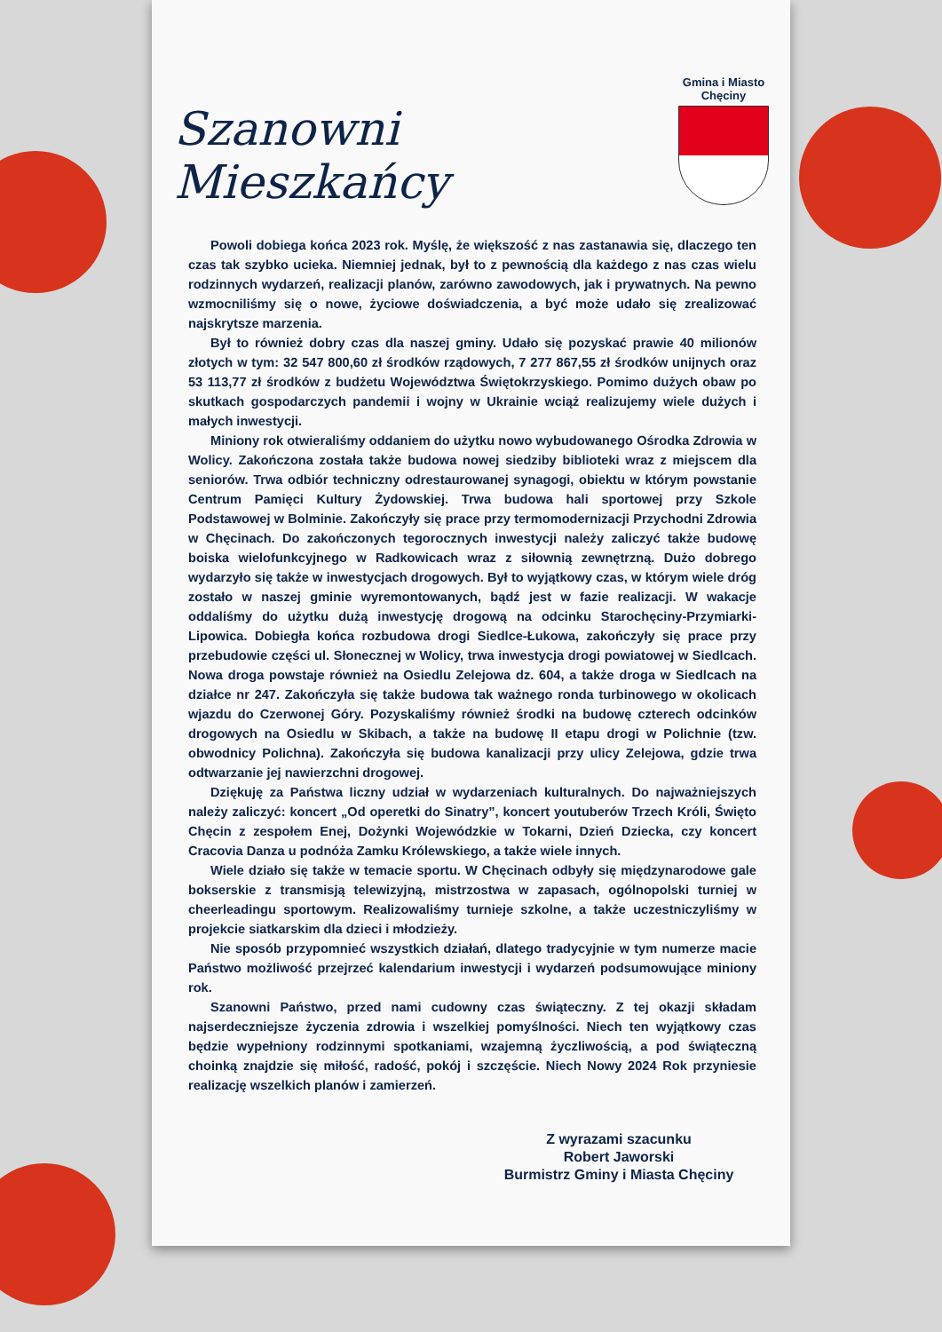Szanowni Mieszkańcy
Gmina i Miasto
Chęciny
Powoli dobiega końca 2023 rok. Myślę, że większość z nas zastanawia się, dlaczego ten czas tak szybko ucieka. Niemniej jednak, był to z pewnością dla każdego z nas czas wielu rodzinnych wydarzeń, realizacji planów, zarówno zawodowych, jak i prywatnych. Na pewno wzmocniliśmy się o nowe, życiowe doświadczenia, a być może udało się zrealizować najskrytsze marzenia.
Był to również dobry czas dla naszej gminy. Udało się pozyskać prawie 40 milionów złotych w tym: 32 547 800,60 zł środków rządowych, 7 277 867,55 zł środków unijnych oraz 53 113,77 zł środków z budżetu Województwa Świętokrzyskiego. Pomimo dużych obaw po skutkach gospodarczych pandemii i wojny w Ukrainie wciąż realizujemy wiele dużych i małych inwestycji.
Miniony rok otwieraliśmy oddaniem do użytku nowo wybudowanego Ośrodka Zdrowia w Wolicy. Zakończona została także budowa nowej siedziby biblioteki wraz z miejscem dla seniorów. Trwa odbiór techniczny odrestaurowanej synagogi, obiektu w którym powstanie Centrum Pamięci Kultury Żydowskiej. Trwa budowa hali sportowej przy Szkole Podstawowej w Bolminie. Zakończyły się prace przy termomodernizacji Przychodni Zdrowia w Chęcinach. Do zakończonych tegorocznych inwestycji należy zaliczyć także budowę boiska wielofunkcyjnego w Radkowicach wraz z siłownią zewnętrzną. Dużo dobrego wydarzyło się także w inwestycjach drogowych. Był to wyjątkowy czas, w którym wiele dróg zostało w naszej gminie wyremontowanych, bądź jest w fazie realizacji. W wakacje oddaliśmy do użytku dużą inwestycję drogową na odcinku Starochęciny-Przymiarki-Lipowica. Dobiegła końca rozbudowa drogi Siedlce-Łukowa, zakończyły się prace przy przebudowie części ul. Słonecznej w Wolicy, trwa inwestycja drogi powiatowej w Siedlcach. Nowa droga powstaje również na Osiedlu Zelejowa dz. 604, a także droga w Siedlcach na działce nr 247. Zakończyła się także budowa tak ważnego ronda turbinowego w okolicach wjazdu do Czerwonej Góry. Pozyskaliśmy również środki na budowę czterech odcinków drogowych na Osiedlu w Skibach, a także na budowę II etapu drogi w Polichnie (tzw. obwodnicy Polichna). Zakończyła się budowa kanalizacji przy ulicy Zelejowa, gdzie trwa odtwarzanie jej nawierzchni drogowej.
Dziękuję za Państwa liczny udział w wydarzeniach kulturalnych. Do najważniejszych należy zaliczyć: koncert „Od operetki do Sinatry”, koncert youtuberów Trzech Króli, Święto Chęcin z zespołem Enej, Dożynki Wojewódzkie w Tokarni, Dzień Dziecka, czy koncert Cracovia Danza u podnóża Zamku Królewskiego, a także wiele innych.
Wiele działo się także w temacie sportu. W Chęcinach odbyły się międzynarodowe gale bokserskie z transmisją telewizyjną, mistrzostwa w zapasach, ogólnopolski turniej w cheerleadingu sportowym. Realizowaliśmy turnieje szkolne, a także uczestniczyliśmy w projekcie siatkarskim dla dzieci i młodzieży.
Nie sposób przypomnieć wszystkich działań, dlatego tradycyjnie w tym numerze macie Państwo możliwość przejrzeć kalendarium inwestycji i wydarzeń podsumowujące miniony rok.
Szanowni Państwo, przed nami cudowny czas świąteczny. Z tej okazji składam najserdeczniejsze życzenia zdrowia i wszelkiej pomyślności. Niech ten wyjątkowy czas będzie wypełniony rodzinnymi spotkaniami, wzajemną życzliwością, a pod świąteczną choinką znajdzie się miłość, radość, pokój i szczęście. Niech Nowy 2024 Rok przyniesie realizację wszelkich planów i zamierzeń.
Z wyrazami szacunku
Robert Jaworski
Burmistrz Gminy i Miasta Chęciny